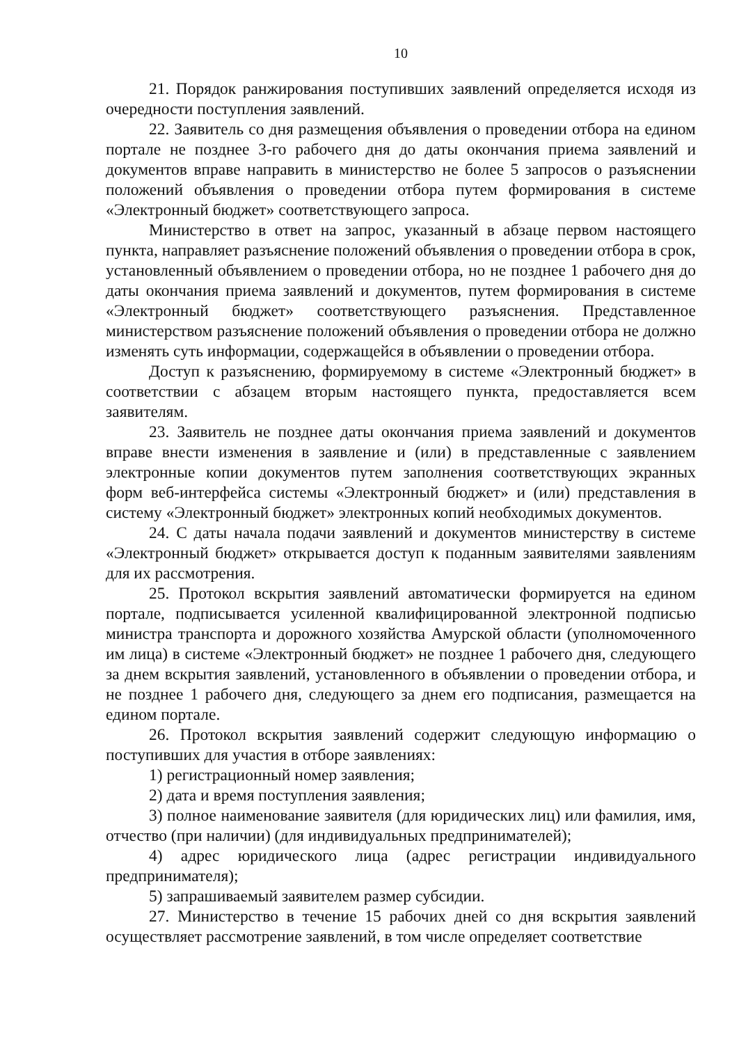10
21. Порядок ранжирования поступивших заявлений определяется исходя из очередности поступления заявлений.
22. Заявитель со дня размещения объявления о проведении отбора на едином портале не позднее 3-го рабочего дня до даты окончания приема заявлений и документов вправе направить в министерство не более 5 запросов о разъяснении положений объявления о проведении отбора путем формирования в системе «Электронный бюджет» соответствующего запроса.
Министерство в ответ на запрос, указанный в абзаце первом настоящего пункта, направляет разъяснение положений объявления о проведении отбора в срок, установленный объявлением о проведении отбора, но не позднее 1 рабочего дня до даты окончания приема заявлений и документов, путем формирования в системе «Электронный бюджет» соответствующего разъяснения. Представленное министерством разъяснение положений объявления о проведении отбора не должно изменять суть информации, содержащейся в объявлении о проведении отбора.
Доступ к разъяснению, формируемому в системе «Электронный бюджет» в соответствии с абзацем вторым настоящего пункта, предоставляется всем заявителям.
23. Заявитель не позднее даты окончания приема заявлений и документов вправе внести изменения в заявление и (или) в представленные с заявлением электронные копии документов путем заполнения соответствующих экранных форм веб-интерфейса системы «Электронный бюджет» и (или) представления в систему «Электронный бюджет» электронных копий необходимых документов.
24. С даты начала подачи заявлений и документов министерству в системе «Электронный бюджет» открывается доступ к поданным заявителями заявлениям для их рассмотрения.
25. Протокол вскрытия заявлений автоматически формируется на едином портале, подписывается усиленной квалифицированной электронной подписью министра транспорта и дорожного хозяйства Амурской области (уполномоченного им лица) в системе «Электронный бюджет» не позднее 1 рабочего дня, следующего за днем вскрытия заявлений, установленного в объявлении о проведении отбора, и не позднее 1 рабочего дня, следующего за днем его подписания, размещается на едином портале.
26. Протокол вскрытия заявлений содержит следующую информацию о поступивших для участия в отборе заявлениях:
1) регистрационный номер заявления;
2) дата и время поступления заявления;
3) полное наименование заявителя (для юридических лиц) или фамилия, имя, отчество (при наличии) (для индивидуальных предпринимателей);
4) адрес юридического лица (адрес регистрации индивидуального предпринимателя);
5) запрашиваемый заявителем размер субсидии.
27. Министерство в течение 15 рабочих дней со дня вскрытия заявлений осуществляет рассмотрение заявлений, в том числе определяет соответствие